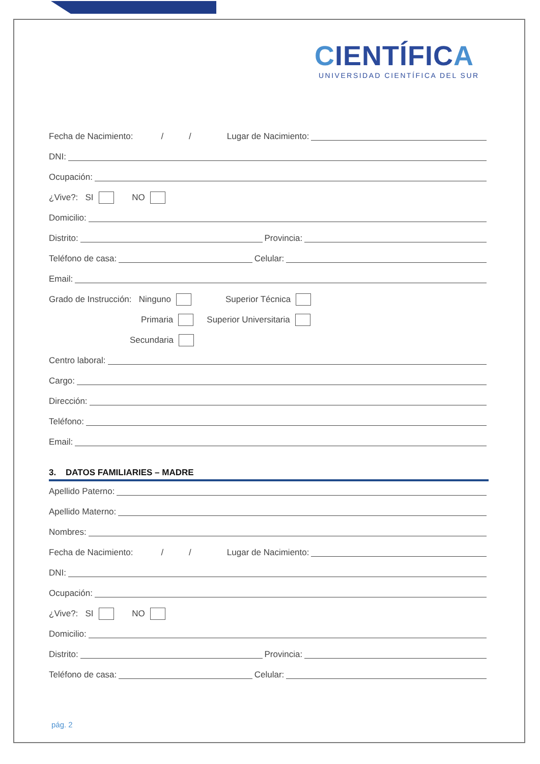CIENTÍFICA
UNIVERSIDAD CIENTÍFICA DEL SUR
Fecha de Nacimiento: / / Lugar de Nacimiento:
DNI:
Ocupación:
¿Vive?: SI NO
Domicilio:
Distrito: Provincia:
Teléfono de casa: Celular:
Email:
Grado de Instrucción: Ninguno Superior Técnica
Primaria Superior Universitaria
Secundaria
Centro laboral:
Cargo:
Dirección:
Teléfono:
Email:
3. DATOS FAMILIARIES – MADRE
Apellido Paterno:
Apellido Materno:
Nombres:
Fecha de Nacimiento: / / Lugar de Nacimiento:
DNI:
Ocupación:
¿Vive?: SI NO
Domicilio:
Distrito: Provincia:
Teléfono de casa: Celular:
pág. 2